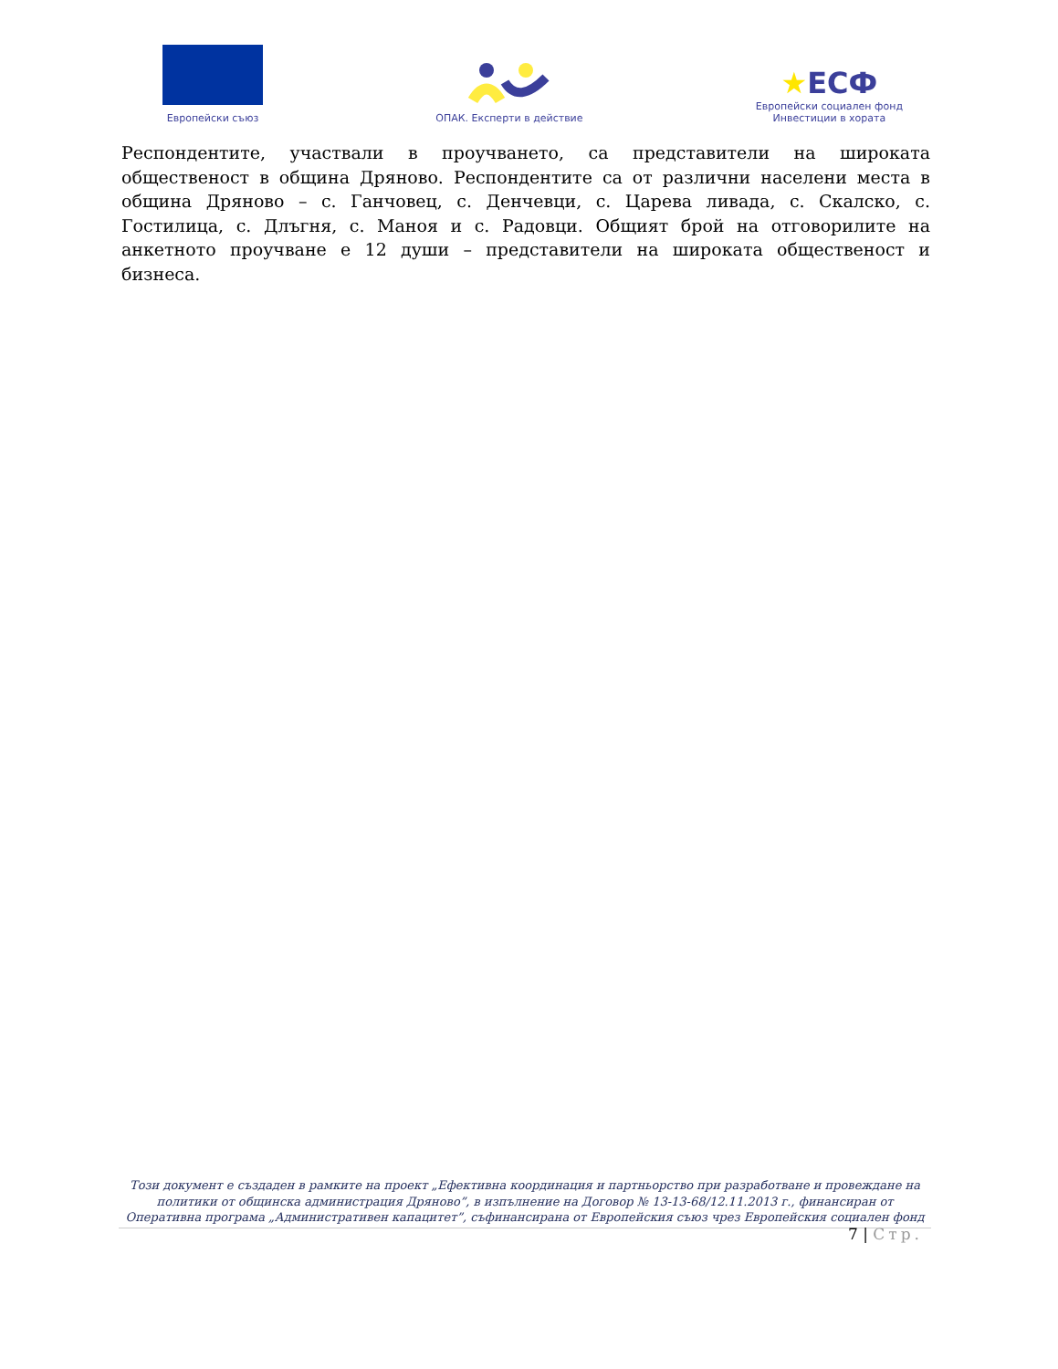Европейски съюз
ОПАК. Експерти в действие
★ЕСФ
Европейски социален фонд
Инвестиции в хората
Респондентите, участвали в проучването, са представители на широката общественост в община Дряново. Респондентите са от различни населени места в община Дряново – с. Ганчовец, с. Денчевци, с. Царева ливада, с. Скалско, с. Гостилица, с. Длъгня, с. Маноя и с. Радовци. Общият брой на отговорилите на анкетното проучване е 12 души – представители на широката общественост и бизнеса.
Този документ е създаден в рамките на проект „Ефективна координация и партньорство при разработване и провеждане на политики от общинска администрация Дряново”, в изпълнение на Договор № 13-13-68/12.11.2013 г., финансиран от Оперативна програма „Административен капацитет”, съфинансирана от Европейския съюз чрез Европейския социален фонд
7 | Стр.